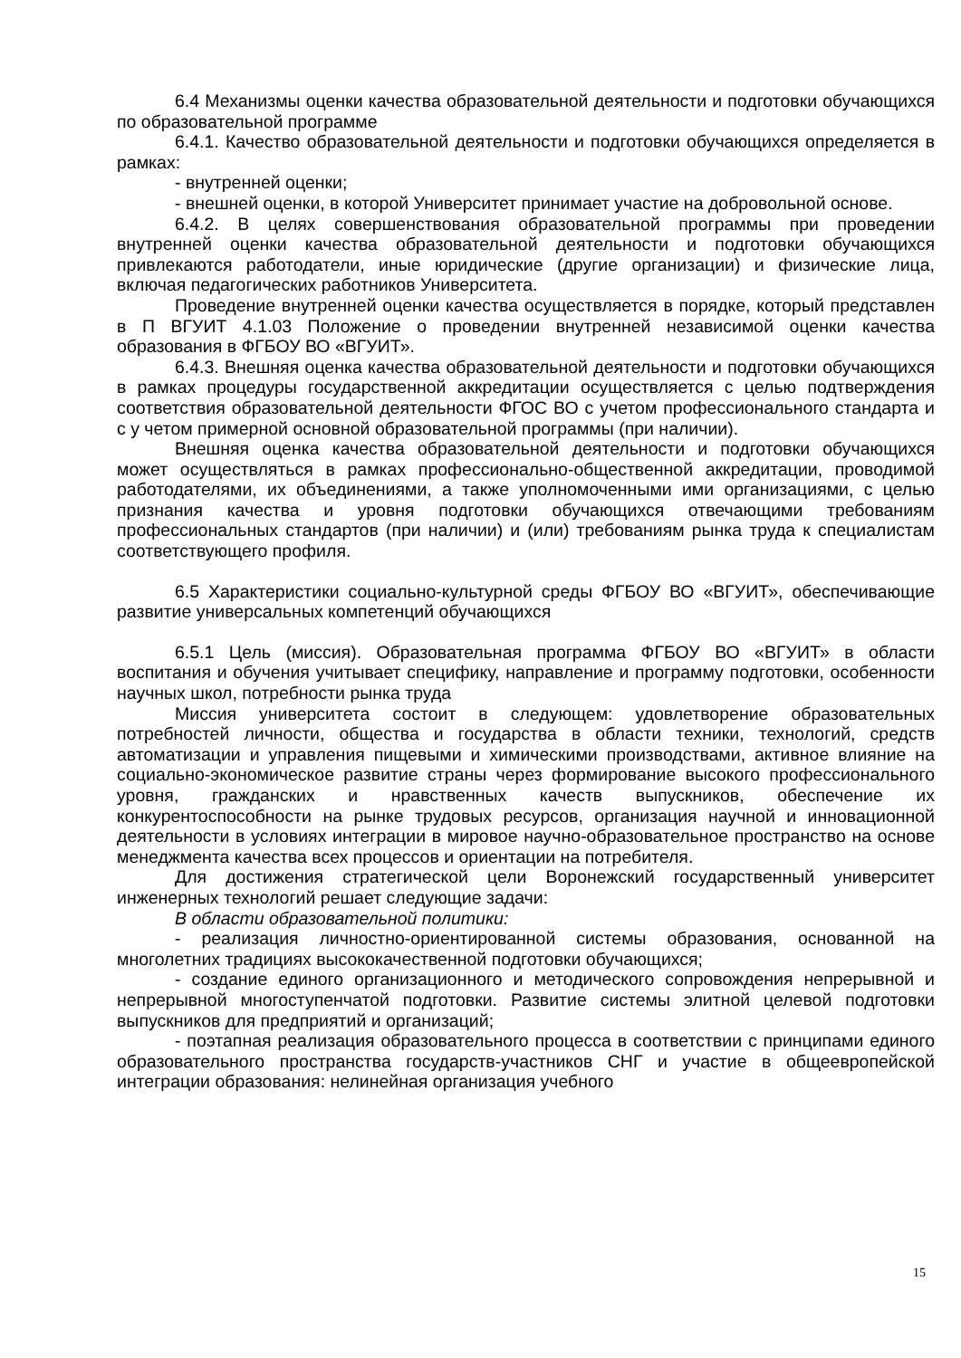6.4 Механизмы оценки качества образовательной деятельности и подготовки обучающихся по образовательной программе
6.4.1. Качество образовательной деятельности и подготовки обучающихся определяется в рамках:
- внутренней оценки;
- внешней оценки, в которой Университет принимает участие на добровольной основе.
6.4.2. В целях совершенствования образовательной программы при проведении внутренней оценки качества образовательной деятельности и подготовки обучающихся привлекаются работодатели, иные юридические (другие организации) и физические лица, включая педагогических работников Университета.
Проведение внутренней оценки качества осуществляется в порядке, который представлен в П ВГУИТ 4.1.03 Положение о проведении внутренней независимой оценки качества образования в ФГБОУ ВО «ВГУИТ».
6.4.3. Внешняя оценка качества образовательной деятельности и подготовки обучающихся в рамках процедуры государственной аккредитации осуществляется с целью подтверждения соответствия образовательной деятельности ФГОС ВО с учетом профессионального стандарта и с у четом примерной основной образовательной программы (при наличии).
Внешняя оценка качества образовательной деятельности и подготовки обучающихся может осуществляться в рамках профессионально-общественной аккредитации, проводимой работодателями, их объединениями, а также уполномоченными ими организациями, с целью признания качества и уровня подготовки обучающихся отвечающими требованиям профессиональных стандартов (при наличии) и (или) требованиям рынка труда к специалистам соответствующего профиля.
6.5 Характеристики социально-культурной среды ФГБОУ ВО «ВГУИТ», обеспечивающие развитие универсальных компетенций обучающихся
6.5.1 Цель (миссия). Образовательная программа ФГБОУ ВО «ВГУИТ» в области воспитания и обучения учитывает специфику, направление и программу подготовки, особенности научных школ, потребности рынка труда
Миссия университета состоит в следующем: удовлетворение образовательных потребностей личности, общества и государства в области техники, технологий, средств автоматизации и управления пищевыми и химическими производствами, активное влияние на социально-экономическое развитие страны через формирование высокого профессионального уровня, гражданских и нравственных качеств выпускников, обеспечение их конкурентоспособности на рынке трудовых ресурсов, организация научной и инновационной деятельности в условиях интеграции в мировое научно-образовательное пространство на основе менеджмента качества всех процессов и ориентации на потребителя.
Для достижения стратегической цели Воронежский государственный университет инженерных технологий решает следующие задачи:
В области образовательной политики:
- реализация личностно-ориентированной системы образования, основанной на многолетних традициях высококачественной подготовки обучающихся;
- создание единого организационного и методического сопровождения непрерывной и непрерывной многоступенчатой подготовки. Развитие системы элитной целевой подготовки выпускников для предприятий и организаций;
- поэтапная реализация образовательного процесса в соответствии с принципами единого образовательного пространства государств-участников СНГ и участие в общеевропейской интеграции образования: нелинейная организация учебного
15